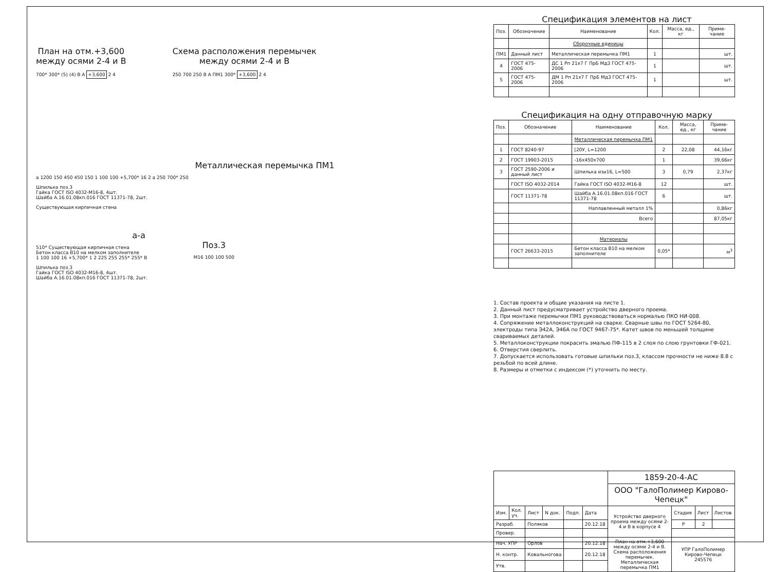План на отм.+3,600
между осями 2-4 и В
700* 300* (5) (4) В А +3,600 2 4
Схема расположения перемычек
между осями 2-4 и В
250 700 250 В А ПМ1 300* +3,600 2 4
Металлическая перемычка ПМ1
а 1200 150 450 450 150 1 100 100 +5,700* 16 2 а 250 700* 250
Шпилька поз.3
Гайка ГОСТ ISO 4032-М16-8, 4шт.
Шайба А.16.01.08кп.016 ГОСТ 11371-78, 2шт.
Существующая кирпичная стена
а-а
510* Существующая кирпичная стена
Бетон класса В10 на мелком заполнителе
1 100 100 16 +5,700* 1 2 225 255 255* 255* В
Шпилька поз.3
Гайка ГОСТ ISO 4032-М16-8, 4шт.
Шайба А.16.01.08кп.016 ГОСТ 11371-78, 2шт.
Поз.3
М16 100 100 500
Спецификация элементов на лист
| Поз. | Обозначение | Наименование | Кол. | Масса, ед., кг | Приме-чание |
| --- | --- | --- | --- | --- | --- |
| | | Сборочные единицы | | | |
| ПМ1 | Данный лист | Металлическая перемычка ПМ1 | 1 | | шт. |
| 4 | ГОСТ 475-2006 | ДС 1 Рп 21х7 Г ПрБ МдЗ ГОСТ 475-2006 | 1 | | шт. |
| 5 | ГОСТ 475-2006 | ДМ 1 Рп 21х7 Г ПрБ МдЗ ГОСТ 475-2006 | 1 | | шт. |
Спецификация на одну отправочную марку
| Поз. | Обозначение | Наименование | Кол. | Масса, ед., кг | Приме-чание |
| --- | --- | --- | --- | --- | --- |
| | | Металлическая перемычка ПМ1 | | | |
| 1 | ГОСТ 8240-97 | [20У, L=1200 | 2 | 22,08 | 44,16кг |
| 2 | ГОСТ 19903-2015 | -16х450х700 | 1 | | 39,66кг |
| 3 | ГОСТ 2590-2006 и данный лист | Шпилька из⌀16, L=500 | 3 | 0,79 | 2,37кг |
| | ГОСТ ISO 4032-2014 | Гайка ГОСТ ISO 4032-М16-8 | 12 | | шт. |
| | ГОСТ 11371-78 | Шайба А.16.01.08кп.016 ГОСТ 11371-78 | 6 | | шт. |
| | | Наплавленный металл 1% | | | 0,86кг |
| | | Всего | | | 87,05кг |
| | | Материалы | | | |
| | ГОСТ 26633-2015 | Бетон класса В10 на мелком заполнителе | 0,05* | | м<sup>3</sup> |
1. Состав проекта и общие указания на листе 1.
2. Данный лист предусматривает устройство дверного проема.
3. При монтаже перемычки ПМ1 руководствоваться нормалью ПКО НИ-008.
4. Сопряжение металлоконструкций на сварке. Сварные швы по ГОСТ 5264-80, электроды типа Э42А, Э46А по ГОСТ 9467-75*. Катет швов по меньшей толщине свариваемых деталей.
5. Металлоконструкции покрасить эмалью ПФ-115 в 2 слоя по слою грунтовки ГФ-021.
6. Отверстия сверлить.
7. Допускается использовать готовые шпильки поз.3, классом прочности не ниже 8.8 с резьбой по всей длине.
8. Размеры и отметки с индексом (*) уточнить по месту.
| | | | | | | 1859-20-4-АС | | | |
| | | | | | | ООО "ГалоПолимер Кирово-Чепецк" | | | |
| Изм. | Кол. уч. | Лист | N док. | Подп. | Дата | Устройство дверного проема между осями 2-4 и В в корпусе 4 | Стадия | Лист | Листов |
| Разраб. | | Поляков | | | 20.12.18 | | Р | 2 | |
| Провер. | | | | | | | | | |
| Нач. УПР | | Орлов | | | 20.12.18 | План на отм.+3,600 между осями 2-4 и В. Схема расположения перемычек. Металлическая перемычка ПМ1 | УПР ГалоПолимер Кирово-Чепецк 245576 | | |
| Н. контр. | | Ковальногова | | | 20.12.18 | | | | |
| Утв. | | | | | | | | | |